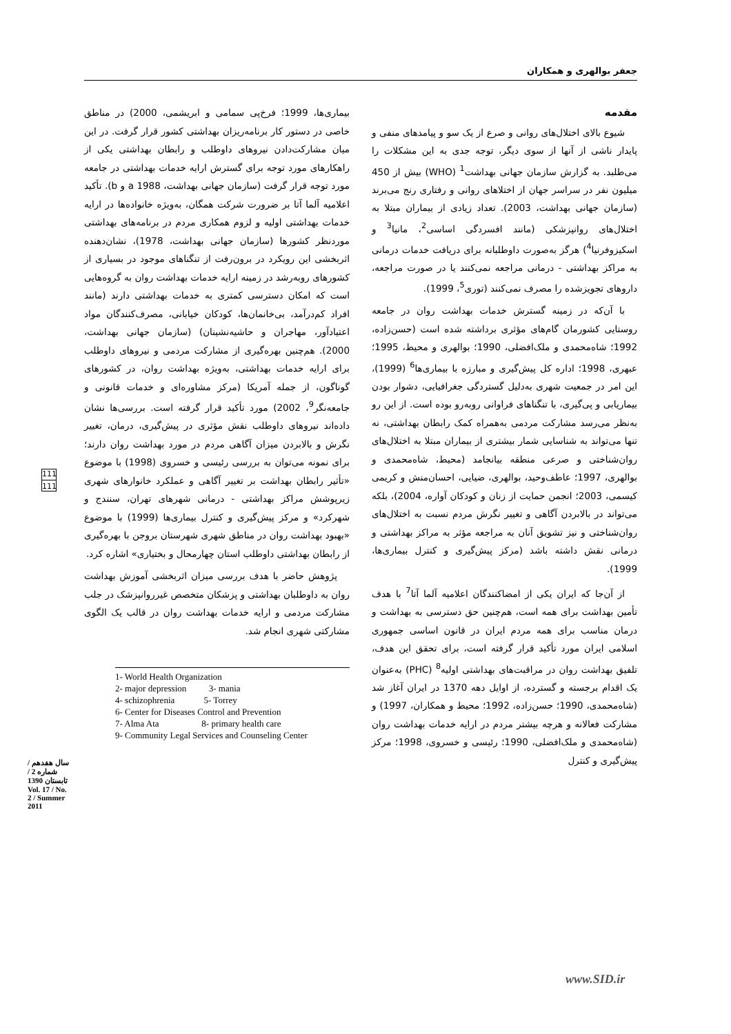جعفر بوالهری و همکاران
مقدمه
شیوع بالای اختلال‌های روانی و صرع از یک سو و پیامدهای منفی و پایدار ناشی از آنها از سوی دیگر، توجه جدی به این مشکلات را می‌طلبد. به گزارش سازمان جهانی بهداشت<sup>1</sup> (WHO) بیش از 450 میلیون نفر در سراسر جهان از اختلاهای روانی و رفتاری رنج می‌برند (سازمان جهانی بهداشت، 2003). تعداد زیادی از بیماران مبتلا به اختلال‌های روانپزشکی (مانند افسردگی اساسی<sup>2</sup>، مانیا<sup>3</sup> و اسکیزوفرنیا<sup>4</sup>) هرگز به‌صورت داوطلبانه برای دریافت خدمات درمانی به مراکز بهداشتی - درمانی مراجعه نمی‌کنند یا در صورت مراجعه، داروهای تجویزشده را مصرف نمی‌کنند (توری<sup>5</sup>، 1999).
با آن‌که در زمینه گسترش خدمات بهداشت روان در جامعه روستایی کشورمان گام‌های مؤثری برداشته شده است (حسن‌زاده، 1992؛ شاه‌محمدی و ملک‌افضلی، 1990؛ بوالهری و محیط، 1995؛ عبهری، 1998؛ اداره کل پیش‌گیری و مبارزه با بیماری‌ها<sup>6</sup> (1999)، این امر در جمعیت شهری به‌دلیل گستردگی جغرافیایی، دشوار بودن بیماریابی و پی‌گیری، با تنگناهای فراوانی روبه‌رو بوده است. از این رو به‌نظر می‌رسد مشارکت مردمی به‌همراه کمک رابطان بهداشتی، نه تنها می‌تواند به شناسایی شمار بیشتری از بیماران مبتلا به اختلال‌های روان‌شناختی و صرعی منطقه بیانجامد (محیط، شاه‌محمدی و بوالهری، 1997؛ عاطف‌وحید، بوالهری، ضیایی، احسان‌منش و کریمی کیسمی، 2003؛ انجمن حمایت از زنان و کودکان آواره، 2004)، بلکه می‌تواند در بالابردن آگاهی و تغییر نگرش مردم نسبت به اختلال‌های روان‌شناختی و نیز تشویق آنان به مراجعه مؤثر به مراکز بهداشتی و درمانی نقش داشته باشد (مرکز پیش‌گیری و کنترل بیماری‌ها، 1999).
از آن‌جا که ایران یکی از امضاکنندگان اعلامیه آلما آتا<sup>7</sup> با هدف تأمین بهداشت برای همه است، هم‌چنین حق دسترسی به بهداشت و درمان مناسب برای همه مردم ایران در قانون اساسی جمهوری اسلامی ایران مورد تأکید قرار گرفته است، برای تحقق این هدف، تلفیق بهداشت روان در مراقبت‌های بهداشتی اولیه<sup>8</sup> (PHC) به‌عنوان یک اقدام برجسته و گسترده، از اوایل دهه 1370 در ایران آغاز شد (شاه‌محمدی، 1990؛ حسن‌زاده، 1992؛ محیط و همکاران، 1997) و مشارکت فعالانه و هرچه بیشتر مردم در ارایه خدمات بهداشت روان (شاه‌محمدی و ملک‌افضلی، 1990؛ رئیسی و خسروی، 1998؛ مرکز پیش‌گیری و کنترل
بیماری‌ها، 1999؛ فرخ‌پی سمامی و ابریشمی، 2000) در مناطق خاصی در دستور کار برنامه‌ریزان بهداشتی کشور قرار گرفت. در این میان مشارکت‌دادن نیروهای داوطلب و رابطان بهداشتی یکی از راهکارهای مورد توجه برای گسترش ارایه خدمات بهداشتی در جامعه مورد توجه قرار گرفت (سازمان جهانی بهداشت، 1988 a و b). تأکید اعلامیه آلما آتا بر ضرورت شرکت همگان، به‌ویژه خانواده‌ها در ارایه خدمات بهداشتی اولیه و لزوم همکاری مردم در برنامه‌های بهداشتی موردنظر کشورها (سازمان جهانی بهداشت، 1978)، نشان‌دهنده اثربخشی این رویکرد در برون‌رفت از تنگناهای موجود در بسیاری از کشورهای روبه‌رشد در زمینه ارایه خدمات بهداشت روان به گروه‌هایی است که امکان دسترسی کمتری به خدمات بهداشتی دارند (مانند افراد کم‌درآمد، بی‌خانمان‌ها، کودکان خیابانی، مصرف‌کنندگان مواد اعتیادآور، مهاجران و حاشیه‌نشینان) (سازمان جهانی بهداشت، 2000). هم‌چنین بهره‌گیری از مشارکت مردمی و نیروهای داوطلب برای ارایه خدمات بهداشتی، به‌ویژه بهداشت روان، در کشورهای گوناگون، از جمله آمریکا (مرکز مشاوره‌ای و خدمات قانونی و جامعه‌نگر<sup>9</sup>، 2002) مورد تأکید قرار گرفته است. بررسی‌ها نشان داده‌اند نیروهای داوطلب نقش مؤثری در پیش‌گیری، درمان، تغییر نگرش و بالابردن میزان آگاهی مردم در مورد بهداشت روان دارند؛ برای نمونه می‌توان به بررسی رئیسی و خسروی (1998) با موضوع «تأثیر رابطان بهداشت بر تغییر آگاهی و عملکرد خانوارهای شهری زیرپوشش مراکز بهداشتی - درمانی شهرهای تهران، سنندج و شهرکرد» و مرکز پیش‌گیری و کنترل بیماری‌ها (1999) با موضوع «بهبود بهداشت روان در مناطق شهری شهرستان بروجن با بهره‌گیری از رابطان بهداشتی داوطلب استان چهارمحال و بختیاری» اشاره کرد.
پژوهش حاضر با هدف بررسی میزان اثربخشی آموزش بهداشت روان به داوطلبان بهداشتی و پزشکان متخصص غیرروانپزشک در جلب مشارکت مردمی و ارایه خدمات بهداشت روان در قالب یک الگوی مشارکتی شهری انجام شد.
1- World Health Organization
2- major depression 3- mania
4- schizophrenia 5- Torrey
6- Center for Diseases Control and Prevention
7- Alma Ata 8- primary health care
9- Community Legal Services and Counseling Center
111
111
سال هفدهم / شماره 2 / تابستان 1390 Vol. 17 / No. 2 / Summer 2011
www.SID.ir